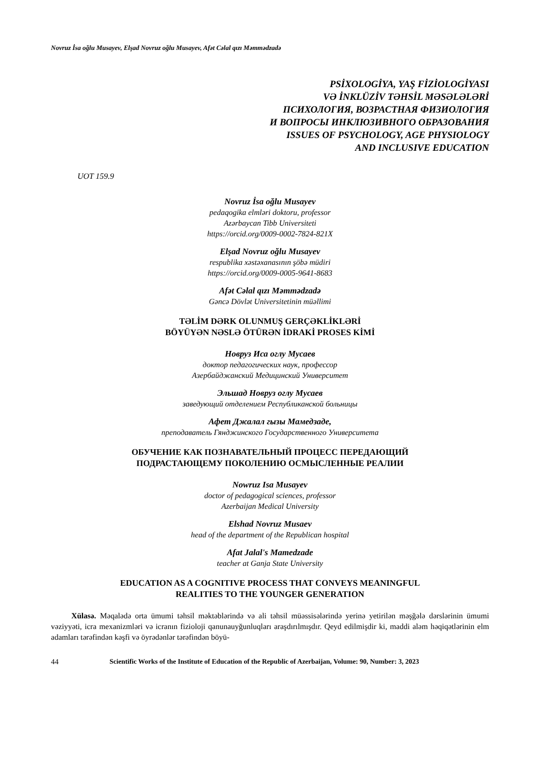Novruz İsa oğlu Musayev, Elşad Novruz oğlu Musayev, Afət Cəlal qızı Məmmədzadə
PSİXOLOGİYA, YAŞ FİZİOLOGİYASI
VƏ İNKLÜZİV TƏHSİL MƏSƏLƏLƏRİ
ПСИХОЛОГИЯ, ВОЗРАСТНАЯ ФИЗИОЛОГИЯ
И ВОПРОСЫ ИНКЛЮЗИВНОГО ОБРАЗОВАНИЯ
ISSUES OF PSYCHOLOGY, AGE PHYSIOLOGY
AND INCLUSIVE EDUCATION
UOT 159.9
Novruz İsa oğlu Musayev
pedaqogika elmləri doktoru, professor
Azərbaycan Tibb Universiteti
https://orcid.org/0009-0002-7824-821X
Elşad Novruz oğlu Musayev
respublika xəstəxanasının şöbə müdiri
https://orcid.org/0009-0005-9641-8683
Afət Cəlal qızı Məmmədzadə
Gəncə Dövlət Universitetinin müəllimi
TƏLİM DƏRK OLUNMUŞ GERÇƏKLİKLƏRİ
BÖYÜYƏN NƏSLƏ ÖTÜRƏN İDRAKİ PROSES KİMİ
Новруз Иса оглу Мусаев
доктор педагогических наук, профессор
Азербайджанский Медицинский Университет
Эльшад Новруз оглу Мусаев
заведующий отделением Республиканской больницы
Афет Джалал гызы Мамедзаде,
преподаватель Гянджинского Государственного Университета
ОБУЧЕНИЕ КАК ПОЗНАВАТЕЛЬНЫЙ ПРОЦЕСС ПЕРЕДАЮЩИЙ
ПОДРАСТАЮЩЕМУ ПОКОЛЕНИЮ ОСМЫСЛЕННЫЕ РЕАЛИИ
Nowruz Isa Musayev
doctor of pedagogical sciences, professor
Azerbaijan Medical University
Elshad Novruz Musaev
head of the department of the Republican hospital
Afat Jalal's Mamedzade
teacher at Ganja State University
EDUCATION AS A COGNITIVE PROCESS THAT CONVEYS MEANINGFUL
REALITIES TO THE YOUNGER GENERATION
Xülasə. Məqalədə orta ümumi təhsil məktəblərində və ali təhsil müəssisələrində yerinə yetirilən məşğələ dərslərinin ümumi vəziyyəti, icra mexanizmləri və icranın fizioloji qanunauyğunluqları araşdırılmışdır. Qeyd edilmişdir ki, maddi aləm həqiqətlərinin elm adamları tərəfindən kəşfi və öyrədənlər tərəfindən böyü-
44 Scientific Works of the Institute of Education of the Republic of Azerbaijan, Volume: 90, Number: 3, 2023